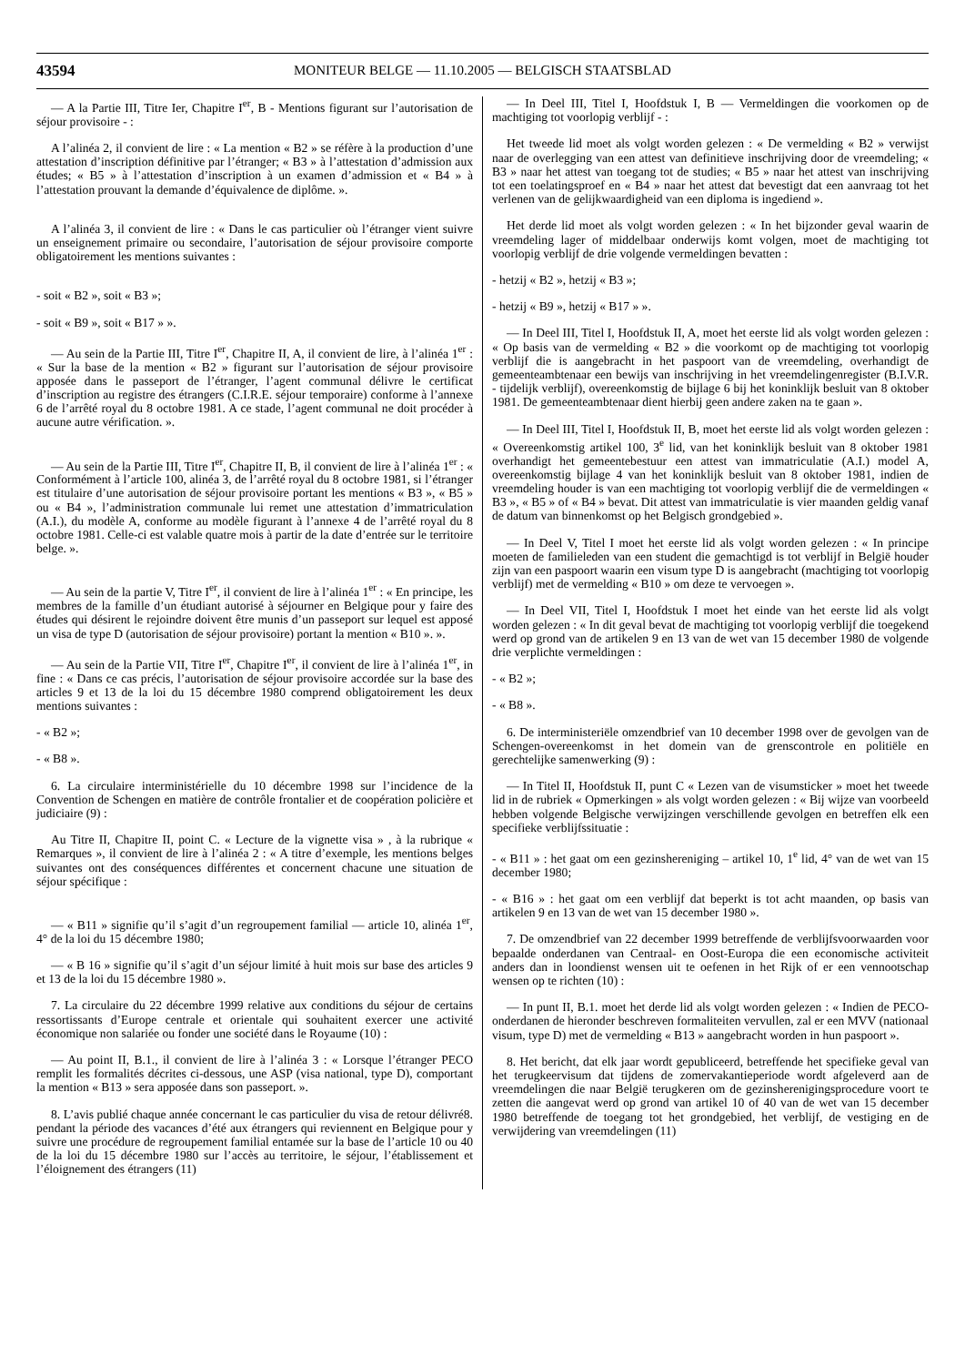43594
MONITEUR BELGE — 11.10.2005 — BELGISCH STAATSBLAD
— A la Partie III, Titre Ier, Chapitre I<sup>er</sup>, B - Mentions figurant sur l’autorisation de séjour provisoire - :
A l’alinéa 2, il convient de lire : « La mention « B2 » se réfère à la production d’une attestation d’inscription définitive par l’étranger; « B3 » à l’attestation d’admission aux études; « B5 » à l’attestation d’inscription à un examen d’admission et « B4 » à l’attestation prouvant la demande d’équivalence de diplôme. ».
A l’alinéa 3, il convient de lire : « Dans le cas particulier où l’étranger vient suivre un enseignement primaire ou secondaire, l’autorisation de séjour provisoire comporte obligatoirement les mentions suivantes :
- soit « B2 », soit « B3 »;
- soit « B9 », soit « B17 » ».
— Au sein de la Partie III, Titre I<sup>er</sup>, Chapitre II, A, il convient de lire, à l’alinéa 1<sup>er</sup> : « Sur la base de la mention « B2 » figurant sur l’autorisation de séjour provisoire apposée dans le passeport de l’étranger, l’agent communal délivre le certificat d’inscription au registre des étrangers (C.I.R.E. séjour temporaire) conforme à l’annexe 6 de l’arrêté royal du 8 octobre 1981. A ce stade, l’agent communal ne doit procéder à aucune autre vérification. ».
— Au sein de la Partie III, Titre I<sup>er</sup>, Chapitre II, B, il convient de lire à l’alinéa 1<sup>er</sup> : « Conformément à l’article 100, alinéa 3, de l’arrêté royal du 8 octobre 1981, si l’étranger est titulaire d’une autorisation de séjour provisoire portant les mentions « B3 », « B5 » ou « B4 », l’administration communale lui remet une attestation d’immatriculation (A.I.), du modèle A, conforme au modèle figurant à l’annexe 4 de l’arrêté royal du 8 octobre 1981. Celle-ci est valable quatre mois à partir de la date d’entrée sur le territoire belge. ».
— Au sein de la partie V, Titre I<sup>er</sup>, il convient de lire à l’alinéa 1<sup>er</sup> : « En principe, les membres de la famille d’un étudiant autorisé à séjourner en Belgique pour y faire des études qui désirent le rejoindre doivent être munis d’un passeport sur lequel est apposé un visa de type D (autorisation de séjour provisoire) portant la mention « B10 ». ».
— Au sein de la Partie VII, Titre I<sup>er</sup>, Chapitre I<sup>er</sup>, il convient de lire à l’alinéa 1<sup>er</sup>, in fine : « Dans ce cas précis, l’autorisation de séjour provisoire accordée sur la base des articles 9 et 13 de la loi du 15 décembre 1980 comprend obligatoirement les deux mentions suivantes :
- « B2 »;
- « B8 ».
6. La circulaire interministérielle du 10 décembre 1998 sur l’incidence de la Convention de Schengen en matière de contrôle frontalier et de coopération policière et judiciaire (9) :
Au Titre II, Chapitre II, point C. « Lecture de la vignette visa » , à la rubrique « Remarques », il convient de lire à l’alinéa 2 : « A titre d’exemple, les mentions belges suivantes ont des conséquences différentes et concernent chacune une situation de séjour spécifique :
— « B11 » signifie qu’il s’agit d’un regroupement familial — article 10, alinéa 1<sup>er</sup>, 4° de la loi du 15 décembre 1980;
— « B 16 » signifie qu’il s’agit d’un séjour limité à huit mois sur base des articles 9 et 13 de la loi du 15 décembre 1980 ».
7. La circulaire du 22 décembre 1999 relative aux conditions du séjour de certains ressortissants d’Europe centrale et orientale qui souhaitent exercer une activité économique non salariée ou fonder une société dans le Royaume (10) :
— Au point II, B.1., il convient de lire à l’alinéa 3 : « Lorsque l’étranger PECO remplit les formalités décrites ci-dessous, une ASP (visa national, type D), comportant la mention « B13 » sera apposée dans son passeport. ».
8. L’avis publié chaque année concernant le cas particulier du visa de retour délivré8. pendant la période des vacances d’été aux étrangers qui reviennent en Belgique pour y suivre une procédure de regroupement familial entamée sur la base de l’article 10 ou 40 de la loi du 15 décembre 1980 sur l’accès au territoire, le séjour, l’établissement et l’éloignement des étrangers (11)
— In Deel III, Titel I, Hoofdstuk I, B — Vermeldingen die voorkomen op de machtiging tot voorlopig verblijf - :
Het tweede lid moet als volgt worden gelezen : « De vermelding « B2 » verwijst naar de overlegging van een attest van definitieve inschrijving door de vreemdeling; « B3 » naar het attest van toegang tot de studies; « B5 » naar het attest van inschrijving tot een toelatingsproef en « B4 » naar het attest dat bevestigt dat een aanvraag tot het verlenen van de gelijkwaardigheid van een diploma is ingediend ».
Het derde lid moet als volgt worden gelezen : « In het bijzonder geval waarin de vreemdeling lager of middelbaar onderwijs komt volgen, moet de machtiging tot voorlopig verblijf de drie volgende vermeldingen bevatten :
- hetzij « B2 », hetzij « B3 »;
- hetzij « B9 », hetzij « B17 » ».
— In Deel III, Titel I, Hoofdstuk II, A, moet het eerste lid als volgt worden gelezen : « Op basis van de vermelding « B2 » die voorkomt op de machtiging tot voorlopig verblijf die is aangebracht in het paspoort van de vreemdeling, overhandigt de gemeenteambtenaar een bewijs van inschrijving in het vreemdelingenregister (B.I.V.R. - tijdelijk verblijf), overeenkomstig de bijlage 6 bij het koninklijk besluit van 8 oktober 1981. De gemeenteambtenaar dient hierbij geen andere zaken na te gaan ».
— In Deel III, Titel I, Hoofdstuk II, B, moet het eerste lid als volgt worden gelezen : « Overeenkomstig artikel 100, 3<sup>e</sup> lid, van het koninklijk besluit van 8 oktober 1981 overhandigt het gemeentebestuur een attest van immatriculatie (A.I.) model A, overeenkomstig bijlage 4 van het koninklijk besluit van 8 oktober 1981, indien de vreemdeling houder is van een machtiging tot voorlopig verblijf die de vermeldingen « B3 », « B5 » of « B4 » bevat. Dit attest van immatriculatie is vier maanden geldig vanaf de datum van binnenkomst op het Belgisch grondgebied ».
— In Deel V, Titel I moet het eerste lid als volgt worden gelezen : « In principe moeten de familieleden van een student die gemachtigd is tot verblijf in België houder zijn van een paspoort waarin een visum type D is aangebracht (machtiging tot voorlopig verblijf) met de vermelding « B10 » om deze te vervoegen ».
— In Deel VII, Titel I, Hoofdstuk I moet het einde van het eerste lid als volgt worden gelezen : « In dit geval bevat de machtiging tot voorlopig verblijf die toegekend werd op grond van de artikelen 9 en 13 van de wet van 15 december 1980 de volgende drie verplichte vermeldingen :
- « B2 »;
- « B8 ».
6. De interministeriële omzendbrief van 10 december 1998 over de gevolgen van de Schengen-overeenkomst in het domein van de grenscontrole en politiële en gerechtelijke samenwerking (9) :
— In Titel II, Hoofdstuk II, punt C « Lezen van de visumsticker » moet het tweede lid in de rubriek « Opmerkingen » als volgt worden gelezen : « Bij wijze van voorbeeld hebben volgende Belgische verwijzingen verschillende gevolgen en betreffen elk een specifieke verblijfssituatie :
- « B11 » : het gaat om een gezinshereniging – artikel 10, 1<sup>e</sup> lid, 4° van de wet van 15 december 1980;
- « B16 » : het gaat om een verblijf dat beperkt is tot acht maanden, op basis van artikelen 9 en 13 van de wet van 15 december 1980 ».
7. De omzendbrief van 22 december 1999 betreffende de verblijfsvoorwaarden voor bepaalde onderdanen van Centraal- en Oost-Europa die een economische activiteit anders dan in loondienst wensen uit te oefenen in het Rijk of er een vennootschap wensen op te richten (10) :
— In punt II, B.1. moet het derde lid als volgt worden gelezen : « Indien de PECO-onderdanen de hieronder beschreven formaliteiten vervullen, zal er een MVV (nationaal visum, type D) met de vermelding « B13 » aangebracht worden in hun paspoort ».
8. Het bericht, dat elk jaar wordt gepubliceerd, betreffende het specifieke geval van het terugkeervisum dat tijdens de zomervakantieperiode wordt afgeleverd aan de vreemdelingen die naar België terugkeren om de gezinsherenigingsprocedure voort te zetten die aangevat werd op grond van artikel 10 of 40 van de wet van 15 december 1980 betreffende de toegang tot het grondgebied, het verblijf, de vestiging en de verwijdering van vreemdelingen (11)